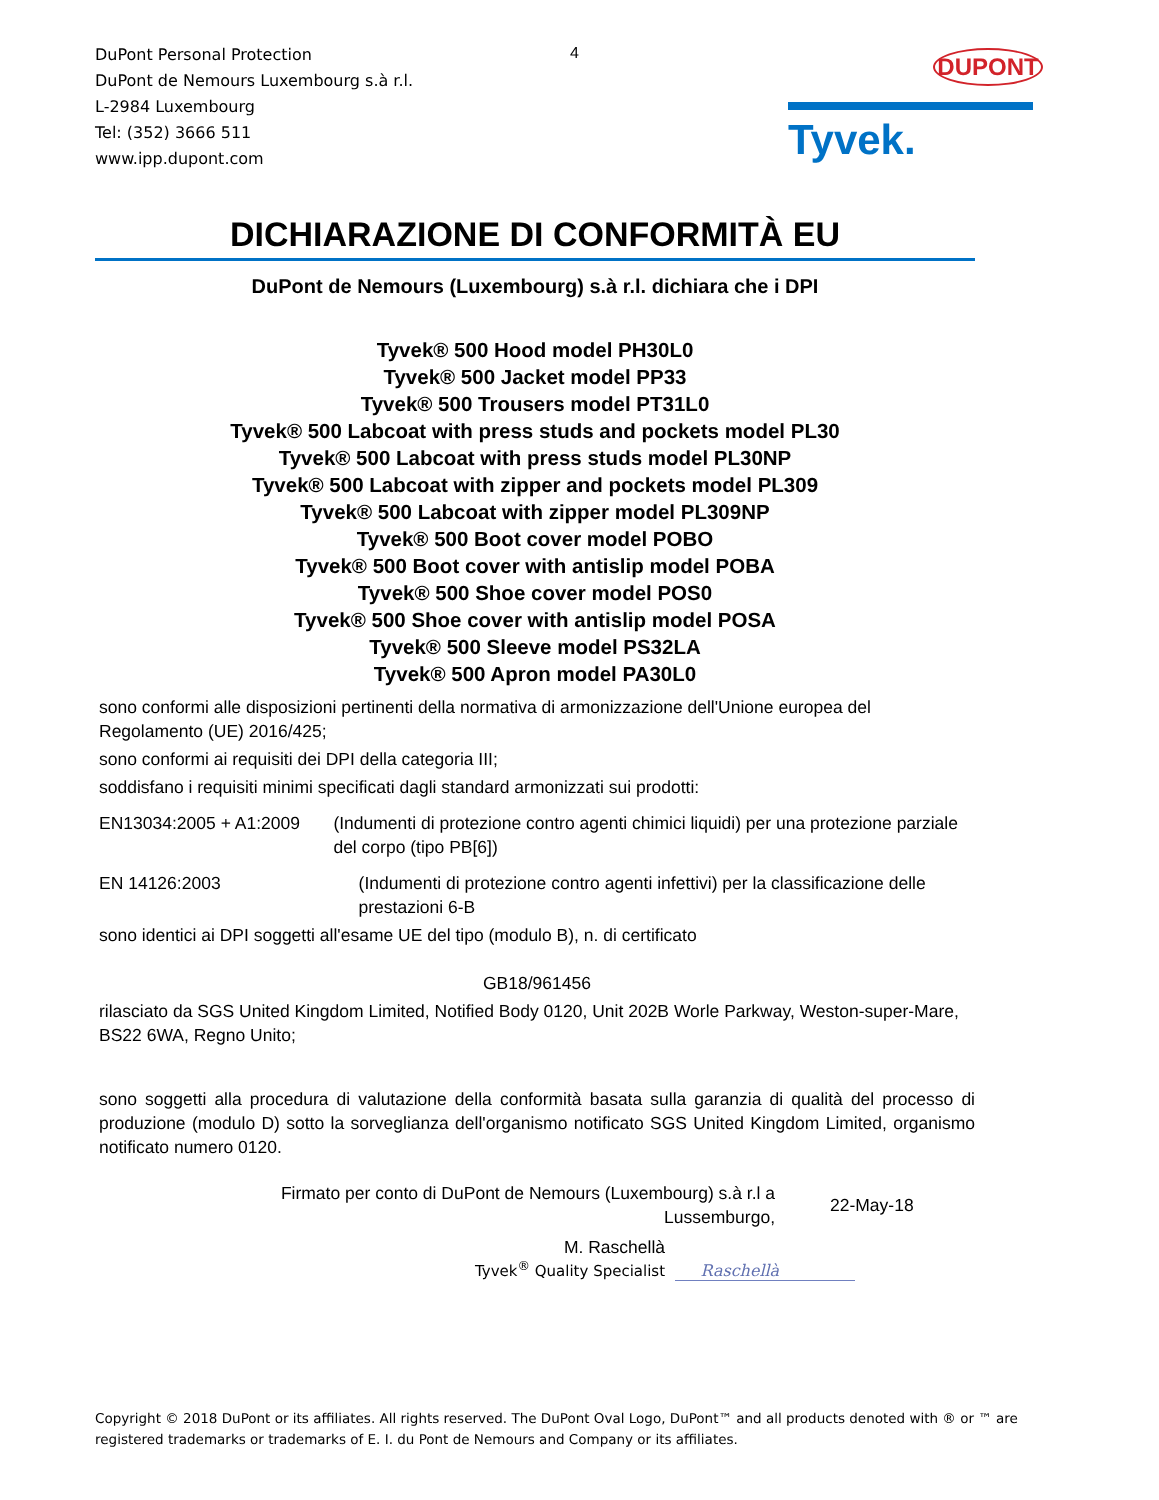DuPont Personal Protection
DuPont de Nemours Luxembourg s.à r.l.
L-2984 Luxembourg
Tel: (352) 3666 511
www.ipp.dupont.com
4
DUPONT
Tyvek.
DICHIARAZIONE DI CONFORMITÀ EU
DuPont de Nemours (Luxembourg) s.à r.l. dichiara che i DPI
Tyvek® 500 Hood model PH30L0
Tyvek® 500 Jacket model PP33
Tyvek® 500 Trousers model PT31L0
Tyvek® 500 Labcoat with press studs and pockets model PL30
Tyvek® 500 Labcoat with press studs model PL30NP
Tyvek® 500 Labcoat with zipper and pockets model PL309
Tyvek® 500 Labcoat with zipper model PL309NP
Tyvek® 500 Boot cover model POBO
Tyvek® 500 Boot cover with antislip model POBA
Tyvek® 500 Shoe cover model POS0
Tyvek® 500 Shoe cover with antislip model POSA
Tyvek® 500 Sleeve model PS32LA
Tyvek® 500 Apron model PA30L0
sono conformi alle disposizioni pertinenti della normativa di armonizzazione dell'Unione europea del Regolamento (UE) 2016/425;
sono conformi ai requisiti dei DPI della categoria III;
soddisfano i requisiti minimi specificati dagli standard armonizzati sui prodotti:
EN13034:2005 + A1:2009 (Indumenti di protezione contro agenti chimici liquidi) per una protezione parziale del corpo (tipo PB[6])
EN 14126:2003 (Indumenti di protezione contro agenti infettivi) per la classificazione delle prestazioni 6-B
sono identici ai DPI soggetti all'esame UE del tipo (modulo B), n. di certificato
GB18/961456
rilasciato da SGS United Kingdom Limited, Notified Body 0120, Unit 202B Worle Parkway, Weston-super-Mare, BS22 6WA, Regno Unito;
sono soggetti alla procedura di valutazione della conformità basata sulla garanzia di qualità del processo di produzione (modulo D) sotto la sorveglianza dell'organismo notificato SGS United Kingdom Limited, organismo notificato numero 0120.
Firmato per conto di DuPont de Nemours (Luxembourg) s.à r.l a
Lussemburgo,
22-May-18
M. Raschellà
Tyvek<sup>®</sup> Quality Specialist
Raschellà
Copyright © 2018 DuPont or its affiliates. All rights reserved. The DuPont Oval Logo, DuPont™ and all products denoted with ® or ™ are registered trademarks or trademarks of E. I. du Pont de Nemours and Company or its affiliates.